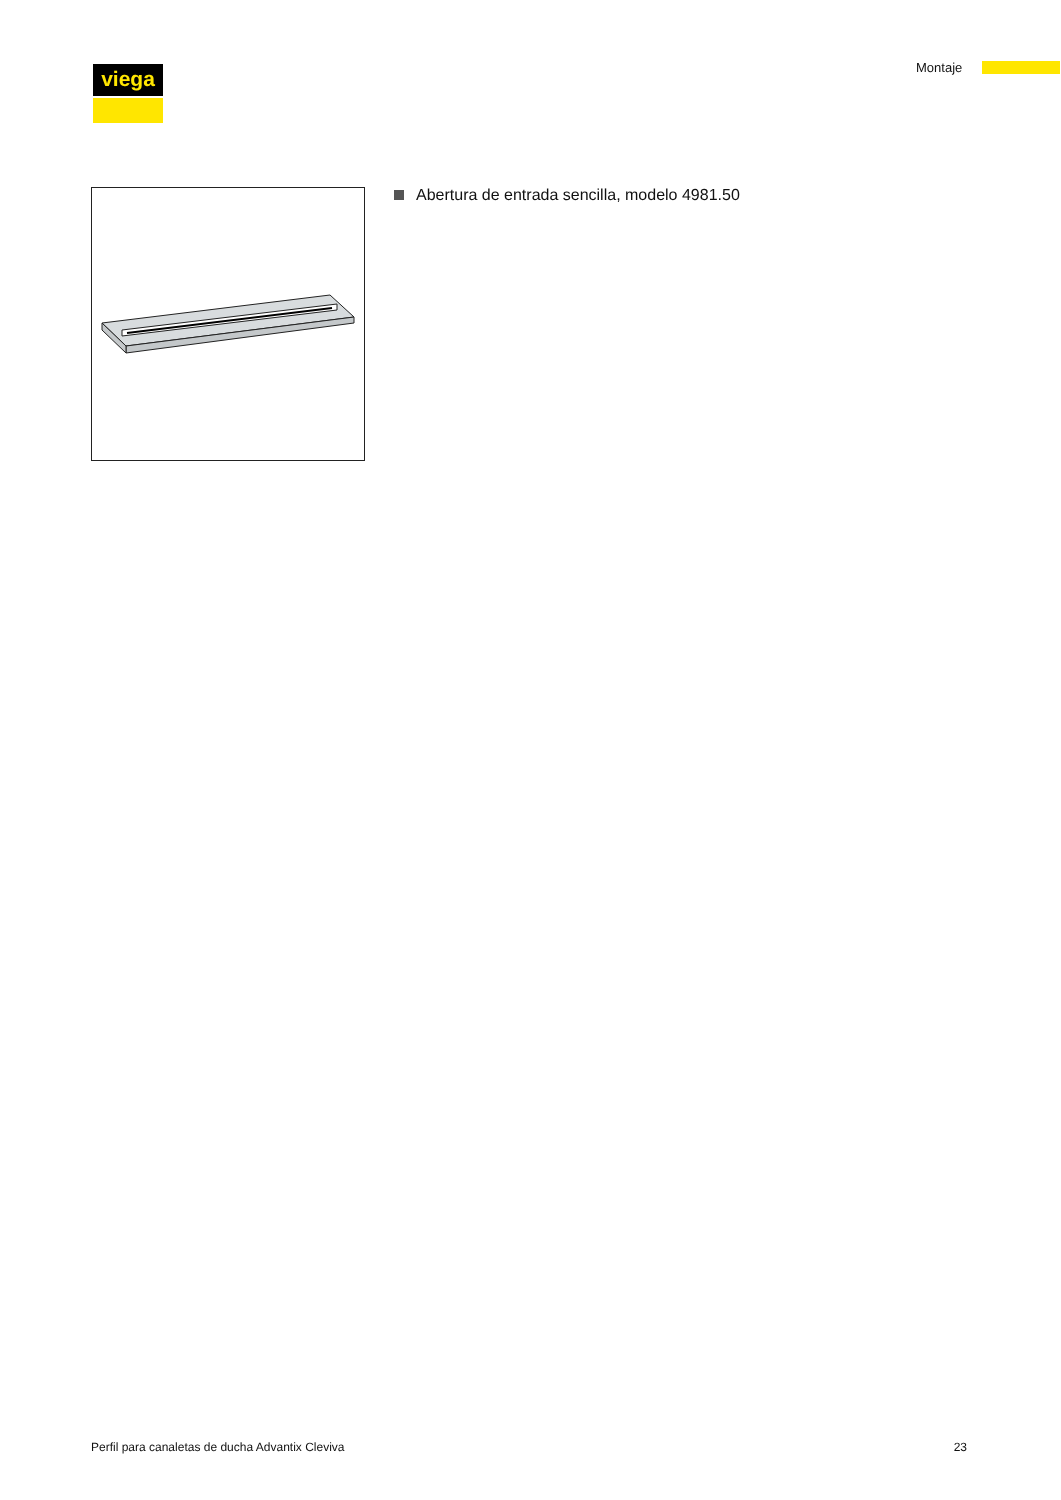viega Montaje
Abertura de entrada sencilla, modelo 4981.50
Perfil para canaletas de ducha Advantix Cleviva
23